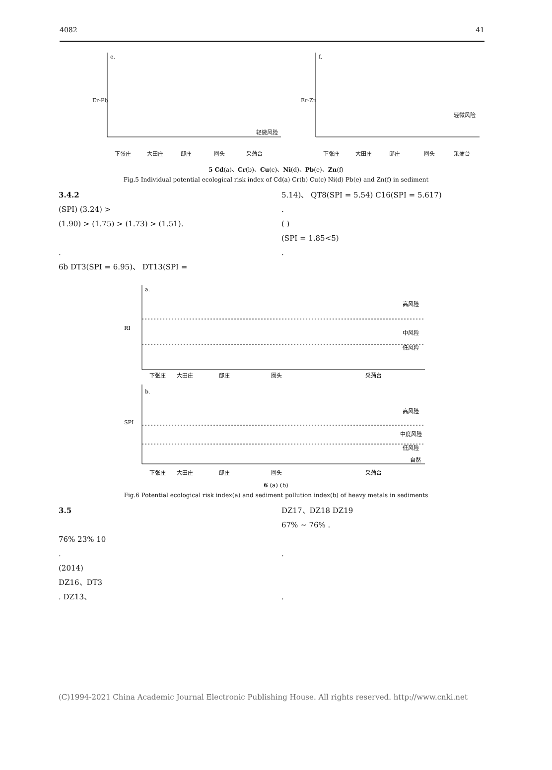4082 41
e.
Er-Pb
轻微风险
下张庄
大田庄
邸庄
圈头
采蒲台
f.
Er-Zn
轻微风险
下张庄
大田庄
邸庄
圈头
采蒲台
5 Cd(a)、Cr(b)、Cu(c)、Ni(d)、Pb(e)、Zn(f)
Fig.5 Individual potential ecological risk index of Cd(a) Cr(b) Cu(c) Ni(d) Pb(e) and Zn(f) in sediment
3.4.2
(SPI) (3.24) >
(1.90) > (1.75) > (1.73) > (1.51).
.
6b DT3(SPI = 6.95)、 DT13(SPI =
5.14)、 QT8(SPI = 5.54) C16(SPI = 5.617)
.
( )
(SPI = 1.85<5)
.
a.
RI
高风险
中风险
低风险
下张庄
大田庄
邸庄
圈头
采蒲台
b.
SPI
高风险
中度风险
低风险
自然
下张庄
大田庄
邸庄
圈头
采蒲台
6 (a) (b)
Fig.6 Potential ecological risk index(a) and sediment pollution index(b) of heavy metals in sediments
3.5
76% 23% 10
.
(2014)
DZ16、DT3
. DZ13、
DZ17、DZ18 DZ19
67% ~ 76% .
.
.
(C)1994-2021 China Academic Journal Electronic Publishing House. All rights reserved. http://www.cnki.net